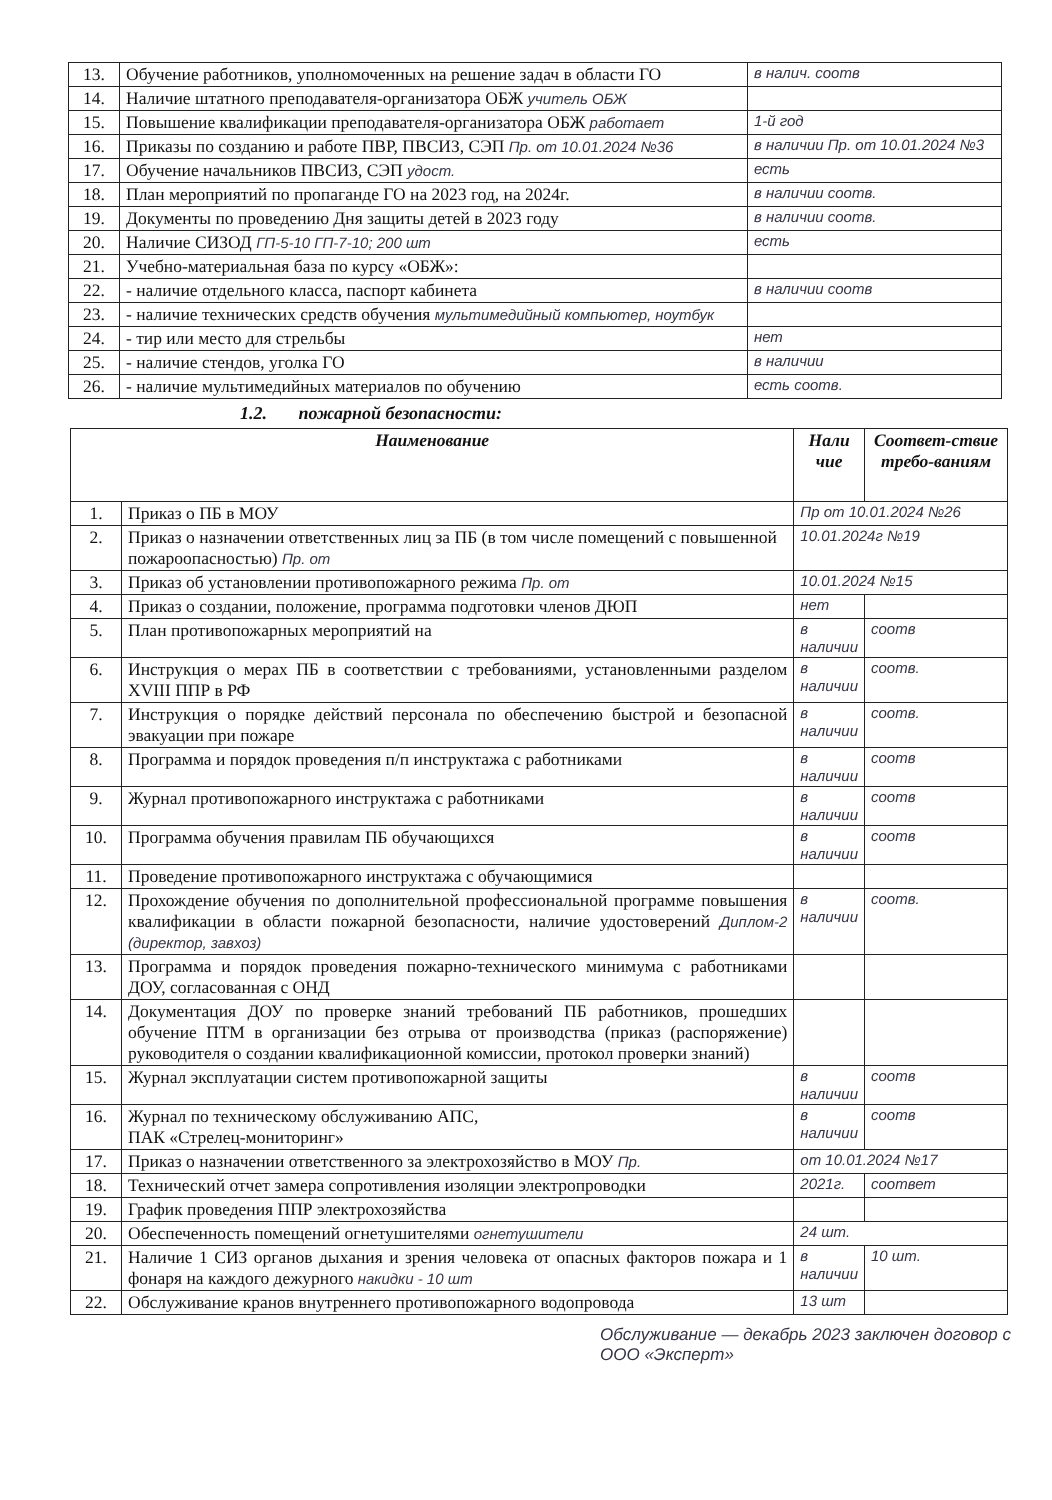| 13. | Обучение работников, уполномоченных на решение задач в области ГО | в налич. соотв |
| 14. | Наличие штатного преподавателя-организатора ОБЖ учитель ОБЖ | |
| 15. | Повышение квалификации преподавателя-организатора ОБЖ работает | 1-й год |
| 16. | Приказы по созданию и работе ПВР, ПВСИЗ, СЭП Пр. от 10.01.2024 №36 | в наличии Пр. от 10.01.2024 №3 |
| 17. | Обучение начальников ПВСИЗ, СЭП удост. | есть |
| 18. | План мероприятий по пропаганде ГО на 2023 год, на 2024г. | в наличии соотв. |
| 19. | Документы по проведению Дня защиты детей в 2023 году | в наличии соотв. |
| 20. | Наличие СИЗОД ГП-5-10 ГП-7-10; 200 шт | есть |
| 21. | Учебно-материальная база по курсу «ОБЖ»: | |
| 22. | - наличие отдельного класса, паспорт кабинета | в наличии соотв |
| 23. | - наличие технических средств обучения мультимедийный компьютер, ноутбук | |
| 24. | - тир или место для стрельбы | нет |
| 25. | - наличие стендов, уголка ГО | в наличии |
| 26. | - наличие мультимедийных материалов по обучению | есть соотв. |
1.2. пожарной безопасности:
| Наименование | | Нали чие | Соответ-ствие требо-ваниям |
| --- | --- | --- | --- |
| 1. | Приказ о ПБ в МОУ | Пр от 10.01.2024 №26 | |
| 2. | Приказ о назначении ответственных лиц за ПБ (в том числе помещений с повышенной пожароопасностью) Пр. от | 10.01.2024г №19 | |
| 3. | Приказ об установлении противопожарного режима Пр. от | 10.01.2024 №15 | |
| 4. | Приказ о создании, положение, программа подготовки членов ДЮП | нет | |
| 5. | План противопожарных мероприятий на | в наличии | соотв |
| 6. | Инструкция о мерах ПБ в соответствии с требованиями, установленными разделом XVIII ППР в РФ | в наличии | соотв. |
| 7. | Инструкция о порядке действий персонала по обеспечению быстрой и безопасной эвакуации при пожаре | в наличии | соотв. |
| 8. | Программа и порядок проведения п/п инструктажа с работниками | в наличии | соотв |
| 9. | Журнал противопожарного инструктажа с работниками | в наличии | соотв |
| 10. | Программа обучения правилам ПБ обучающихся | в наличии | соотв |
| 11. | Проведение противопожарного инструктажа с обучающимися | | |
| 12. | Прохождение обучения по дополнительной профессиональной программе повышения квалификации в области пожарной безопасности, наличие удостоверений Диплом-2 (директор, завхоз) | в наличии | соотв. |
| 13. | Программа и порядок проведения пожарно-технического минимума с работниками ДОУ, согласованная с ОНД | | |
| 14. | Документация ДОУ по проверке знаний требований ПБ работников, прошедших обучение ПТМ в организации без отрыва от производства (приказ (распоряжение) руководителя о создании квалификационной комиссии, протокол проверки знаний) | | |
| 15. | Журнал эксплуатации систем противопожарной защиты | в наличии | соотв |
| 16. | Журнал по техническому обслуживанию АПС, ПАК «Стрелец-мониторинг» | в наличии | соотв |
| 17. | Приказ о назначении ответственного за электрохозяйство в МОУ Пр. | от 10.01.2024 №17 | |
| 18. | Технический отчет замера сопротивления изоляции электропроводки | 2021г. | соответ |
| 19. | График проведения ППР электрохозяйства | | |
| 20. | Обеспеченность помещений огнетушителями огнетушители | 24 шт. | |
| 21. | Наличие 1 СИЗ органов дыхания и зрения человека от опасных факторов пожара и 1 фонаря на каждого дежурного накидки - 10 шт | в наличии | 10 шт. |
| 22. | Обслуживание кранов внутреннего противопожарного водопровода | 13 шт | |
Обслуживание — декабрь 2023 заключен договор с ООО «Эксперт»